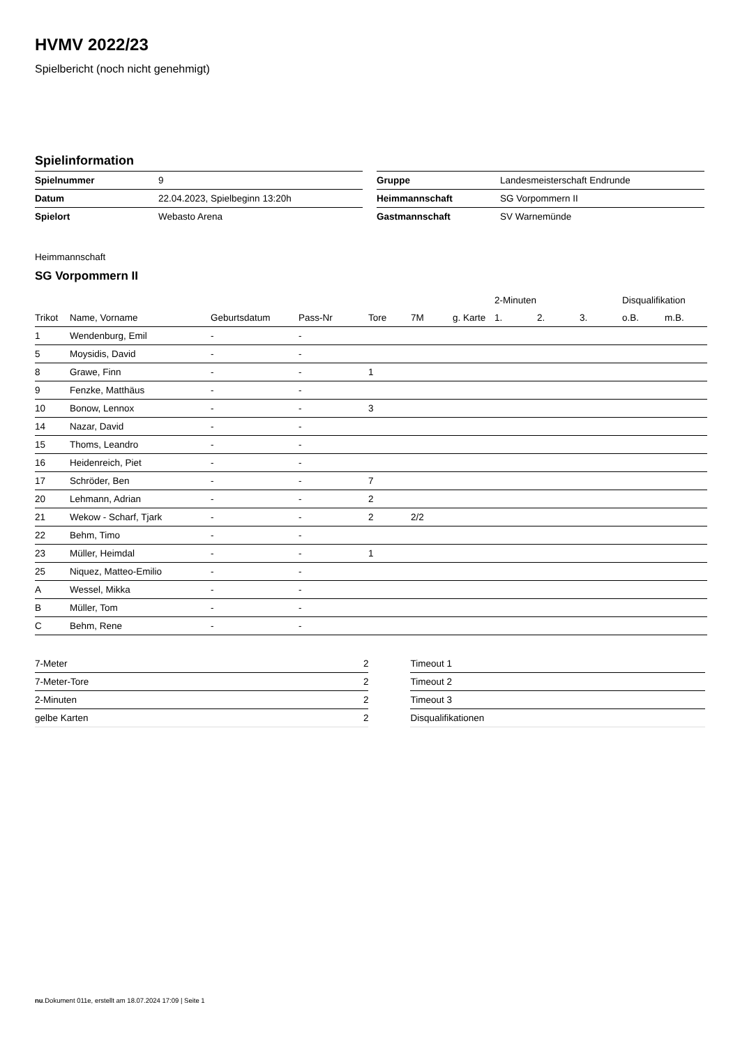HVMV 2022/23
Spielbericht (noch nicht genehmigt)
Spielinformation
| Spielnummer | 9 |
| Datum | 22.04.2023, Spielbeginn 13:20h |
| Spielort | Webasto Arena |
| Gruppe | Landesmeisterschaft Endrunde |
| Heimmannschaft | SG Vorpommern II |
| Gastmannschaft | SV Warnemünde |
Heimmannschaft
SG Vorpommern II
| | | | | | | | 2-Minuten | | | Disqualifikation | |
| --- | --- | --- | --- | --- | --- | --- | --- | --- | --- | --- | --- |
| Trikot | Name, Vorname | Geburtsdatum | Pass-Nr | Tore | 7M | g. Karte | 1. | 2. | 3. | o.B. | m.B. |
| 1 | Wendenburg, Emil | - | - | | | | | | | | |
| 5 | Moysidis, David | - | - | | | | | | | | |
| 8 | Grawe, Finn | - | - | 1 | | | | | | | |
| 9 | Fenzke, Matthäus | - | - | | | | | | | | |
| 10 | Bonow, Lennox | - | - | 3 | | | | | | | |
| 14 | Nazar, David | - | - | | | | | | | | |
| 15 | Thoms, Leandro | - | - | | | | | | | | |
| 16 | Heidenreich, Piet | - | - | | | | | | | | |
| 17 | Schröder, Ben | - | - | 7 | | | | | | | |
| 20 | Lehmann, Adrian | - | - | 2 | | | | | | | |
| 21 | Wekow - Scharf, Tjark | - | - | 2 | 2/2 | | | | | | |
| 22 | Behm, Timo | - | - | | | | | | | | |
| 23 | Müller, Heimdal | - | - | 1 | | | | | | | |
| 25 | Niquez, Matteo-Emilio | - | - | | | | | | | | |
| A | Wessel, Mikka | - | - | | | | | | | | |
| B | Müller, Tom | - | - | | | | | | | | |
| C | Behm, Rene | - | - | | | | | | | | |
| 7-Meter | 2 |
| 7-Meter-Tore | 2 |
| 2-Minuten | 2 |
| gelbe Karten | 2 |
| Timeout 1 |
| Timeout 2 |
| Timeout 3 |
| Disqualifikationen |
nu.Dokument 011e, erstellt am 18.07.2024 17:09 | Seite 1